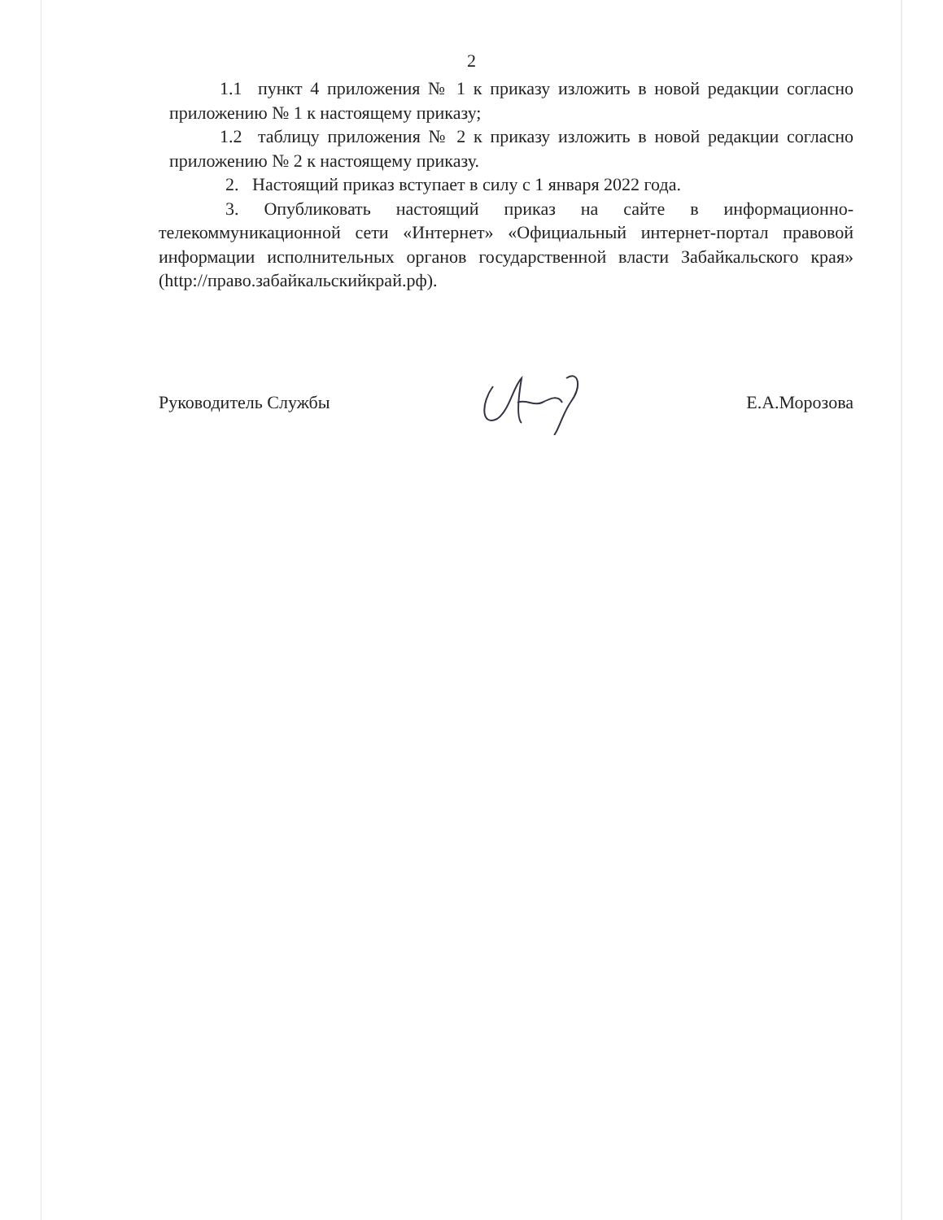2
1.1 пункт 4 приложения № 1 к приказу изложить в новой редакции согласно приложению № 1 к настоящему приказу;
1.2 таблицу приложения № 2 к приказу изложить в новой редакции согласно приложению № 2 к настоящему приказу.
2. Настоящий приказ вступает в силу с 1 января 2022 года.
3. Опубликовать настоящий приказ на сайте в информационно-телекоммуникационной сети «Интернет» «Официальный интернет-портал правовой информации исполнительных органов государственной власти Забайкальского края» (http://право.забайкальскийкрай.рф).
Руководитель Службы Е.А.Морозова